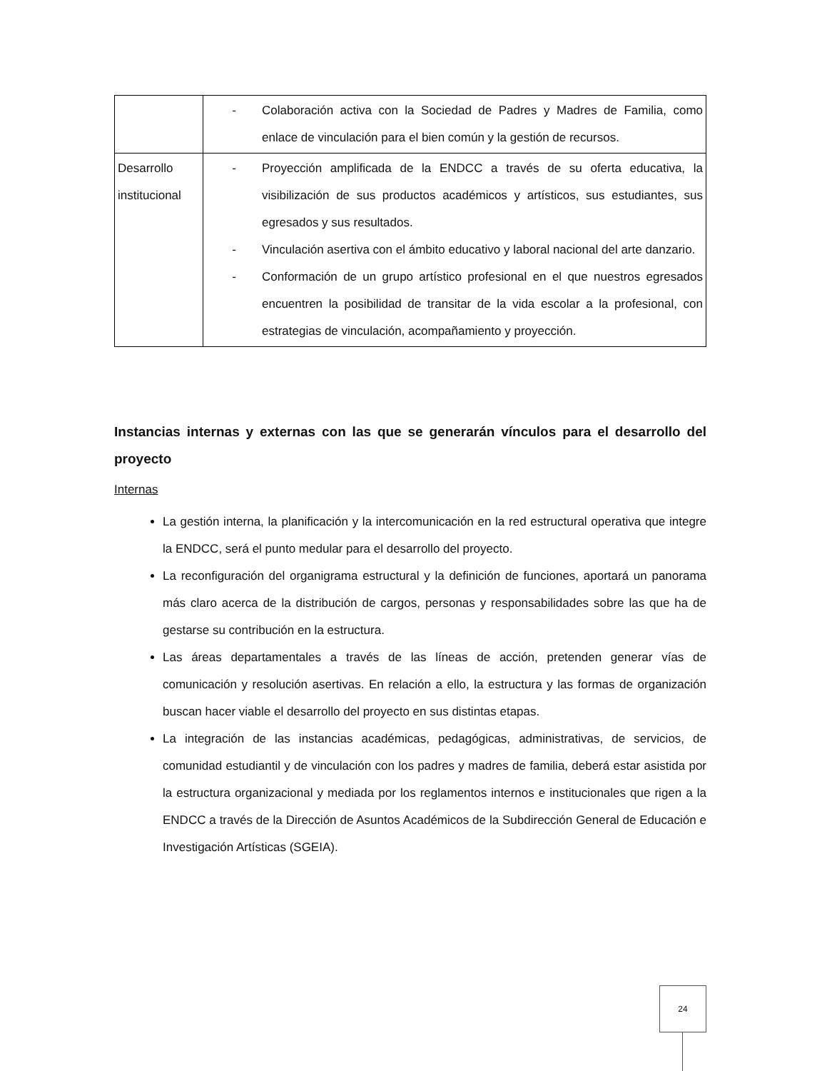| | - Colaboración activa con la Sociedad de Padres y Madres de Familia, como enlace de vinculación para el bien común y la gestión de recursos. |
| Desarrollo institucional | - Proyección amplificada de la ENDCC a través de su oferta educativa, la visibilización de sus productos académicos y artísticos, sus estudiantes, sus egresados y sus resultados. - Vinculación asertiva con el ámbito educativo y laboral nacional del arte danzario. - Conformación de un grupo artístico profesional en el que nuestros egresados encuentren la posibilidad de transitar de la vida escolar a la profesional, con estrategias de vinculación, acompañamiento y proyección. |
Instancias internas y externas con las que se generarán vínculos para el desarrollo del proyecto
Internas
La gestión interna, la planificación y la intercomunicación en la red estructural operativa que integre la ENDCC, será el punto medular para el desarrollo del proyecto.
La reconfiguración del organigrama estructural y la definición de funciones, aportará un panorama más claro acerca de la distribución de cargos, personas y responsabilidades sobre las que ha de gestarse su contribución en la estructura.
Las áreas departamentales a través de las líneas de acción, pretenden generar vías de comunicación y resolución asertivas. En relación a ello, la estructura y las formas de organización buscan hacer viable el desarrollo del proyecto en sus distintas etapas.
La integración de las instancias académicas, pedagógicas, administrativas, de servicios, de comunidad estudiantil y de vinculación con los padres y madres de familia, deberá estar asistida por la estructura organizacional y mediada por los reglamentos internos e institucionales que rigen a la ENDCC a través de la Dirección de Asuntos Académicos de la Subdirección General de Educación e Investigación Artísticas (SGEIA).
24